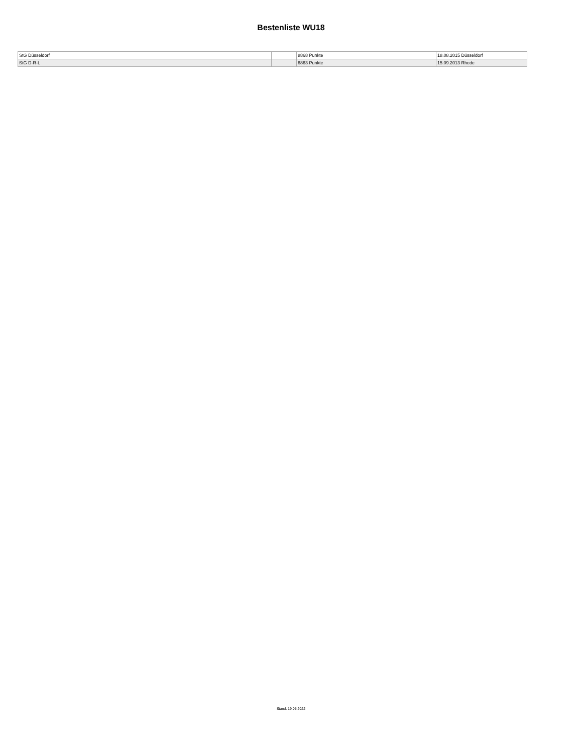Bestenliste WU18
| StG Düsseldorf | | 8868 Punkte | 18.08.2015 Düsseldorf |
| StG D-R-L | | 6863 Punkte | 15.09.2013 Rhede |
Stand: 19.05.2022